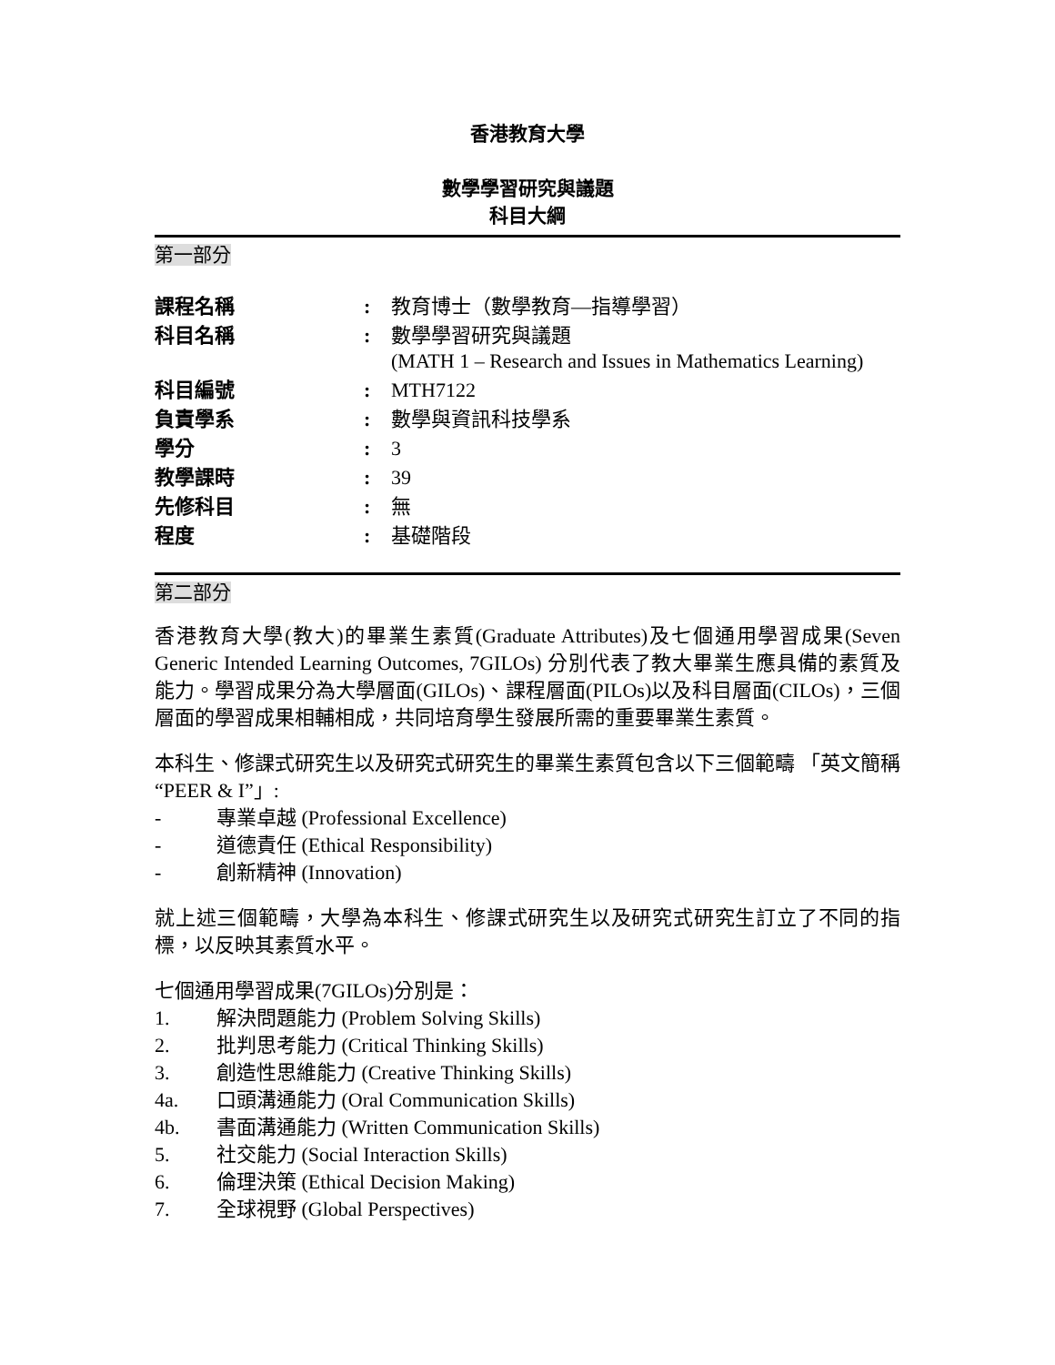香港教育大學
數學學習研究與議題
科目大綱
第一部分
| 課程名稱 | : | 教育博士（數學教育—指導學習） |
| 科目名稱 | : | 數學學習研究與議題 (MATH 1 – Research and Issues in Mathematics Learning) |
| 科目編號 | : | MTH7122 |
| 負責學系 | : | 數學與資訊科技學系 |
| 學分 | : | 3 |
| 教學課時 | : | 39 |
| 先修科目 | : | 無 |
| 程度 | : | 基礎階段 |
第二部分
香港教育大學(教大)的畢業生素質(Graduate Attributes)及七個通用學習成果(Seven Generic Intended Learning Outcomes, 7GILOs) 分別代表了教大畢業生應具備的素質及能力。學習成果分為大學層面(GILOs)、課程層面(PILOs)以及科目層面(CILOs)，三個層面的學習成果相輔相成，共同培育學生發展所需的重要畢業生素質。
本科生、修課式研究生以及研究式研究生的畢業生素質包含以下三個範疇 「英文簡稱 “PEER & I”」:
- 專業卓越 (Professional Excellence)
- 道德責任 (Ethical Responsibility)
- 創新精神 (Innovation)
就上述三個範疇，大學為本科生、修課式研究生以及研究式研究生訂立了不同的指標，以反映其素質水平。
七個通用學習成果(7GILOs)分別是：
1. 解決問題能力 (Problem Solving Skills)
2. 批判思考能力 (Critical Thinking Skills)
3. 創造性思維能力 (Creative Thinking Skills)
4a. 口頭溝通能力 (Oral Communication Skills)
4b. 書面溝通能力 (Written Communication Skills)
5. 社交能力 (Social Interaction Skills)
6. 倫理決策 (Ethical Decision Making)
7. 全球視野 (Global Perspectives)